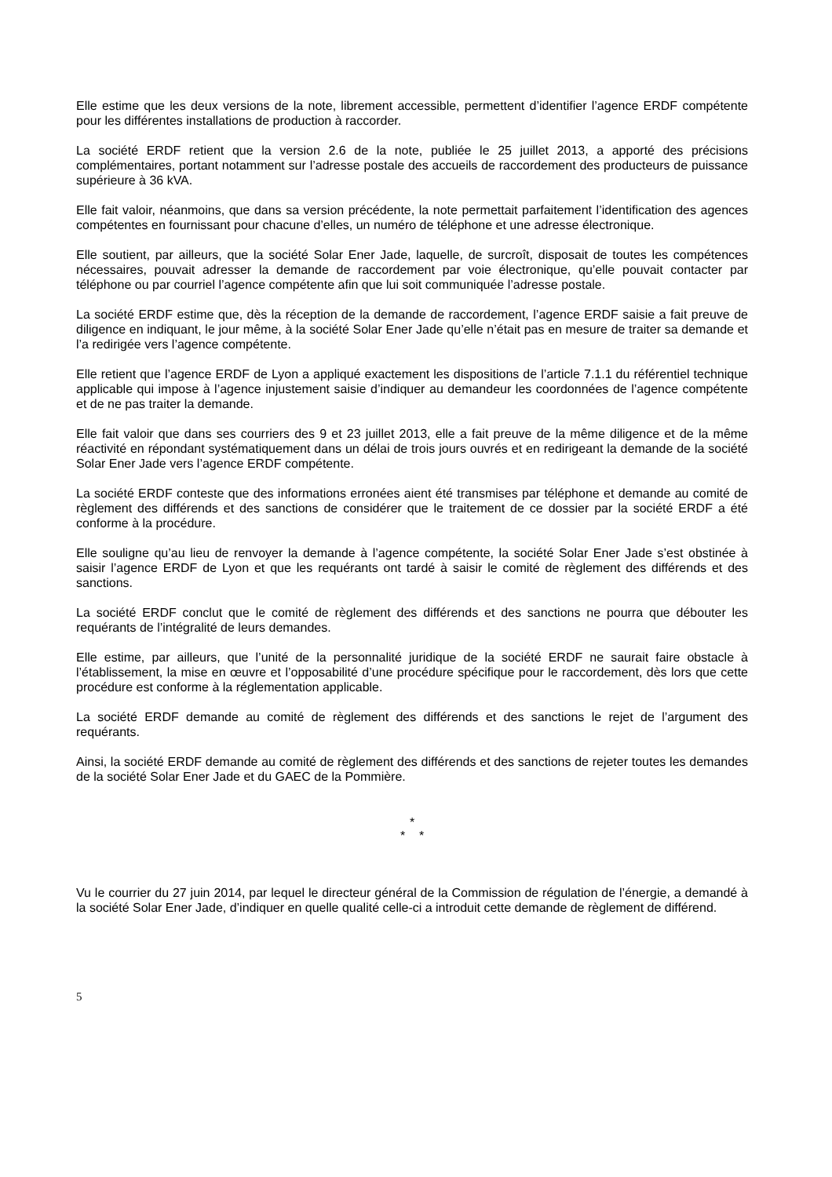Elle estime que les deux versions de la note, librement accessible, permettent d’identifier l’agence ERDF compétente pour les différentes installations de production à raccorder.
La société ERDF retient que la version 2.6 de la note, publiée le 25 juillet 2013, a apporté des précisions complémentaires, portant notamment sur l’adresse postale des accueils de raccordement des producteurs de puissance supérieure à 36 kVA.
Elle fait valoir, néanmoins, que dans sa version précédente, la note permettait parfaitement l’identification des agences compétentes en fournissant pour chacune d’elles, un numéro de téléphone et une adresse électronique.
Elle soutient, par ailleurs, que la société Solar Ener Jade, laquelle, de surcroît, disposait de toutes les compétences nécessaires, pouvait adresser la demande de raccordement par voie électronique, qu’elle pouvait contacter par téléphone ou par courriel l’agence compétente afin que lui soit communiquée l’adresse postale.
La société ERDF estime que, dès la réception de la demande de raccordement, l’agence ERDF saisie a fait preuve de diligence en indiquant, le jour même, à la société Solar Ener Jade qu’elle n’était pas en mesure de traiter sa demande et l’a redirigée vers l’agence compétente.
Elle retient que l’agence ERDF de Lyon a appliqué exactement les dispositions de l’article 7.1.1 du référentiel technique applicable qui impose à l’agence injustement saisie d’indiquer au demandeur les coordonnées de l’agence compétente et de ne pas traiter la demande.
Elle fait valoir que dans ses courriers des 9 et 23 juillet 2013, elle a fait preuve de la même diligence et de la même réactivité en répondant systématiquement dans un délai de trois jours ouvrés et en redirigeant la demande de la société Solar Ener Jade vers l’agence ERDF compétente.
La société ERDF conteste que des informations erronées aient été transmises par téléphone et demande au comité de règlement des différends et des sanctions de considérer que le traitement de ce dossier par la société ERDF a été conforme à la procédure.
Elle souligne qu’au lieu de renvoyer la demande à l’agence compétente, la société Solar Ener Jade s’est obstinée à saisir l’agence ERDF de Lyon et que les requérants ont tardé à saisir le comité de règlement des différends et des sanctions.
La société ERDF conclut que le comité de règlement des différends et des sanctions ne pourra que débouter les requérants de l’intégralité de leurs demandes.
Elle estime, par ailleurs, que l’unité de la personnalité juridique de la société ERDF ne saurait faire obstacle à l’établissement, la mise en œuvre et l’opposabilité d’une procédure spécifique pour le raccordement, dès lors que cette procédure est conforme à la réglementation applicable.
La société ERDF demande au comité de règlement des différends et des sanctions le rejet de l’argument des requérants.
Ainsi, la société ERDF demande au comité de règlement des différends et des sanctions de rejeter toutes les demandes de la société Solar Ener Jade et du GAEC de la Pommière.
*
* *
Vu le courrier du 27 juin 2014, par lequel le directeur général de la Commission de régulation de l’énergie, a demandé à la société Solar Ener Jade, d’indiquer en quelle qualité celle-ci a introduit cette demande de règlement de différend.
5